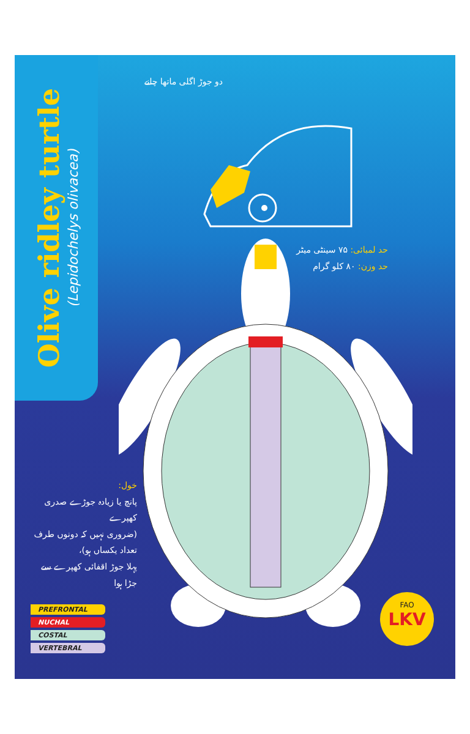Olive ridley turtle
(Lepidochelys olivacea)
دو جوڑ اگلی ماتھا چانے
حد لمبائی: ۷۵ سینٹی میٹر
حد وزن: ۸۰ کلو گرام
خول:
پانچ یا زیادہ جوڑے صدری کھپرے
(ضروری نہیں کہ دونوں طرف
تعداد یکساں ہو)،
پہلا جوڑ اقفائی کھپرے سے جڑا ہوا
PREFRONTAL
NUCHAL
COSTAL
VERTEBRAL
FAO
LKV